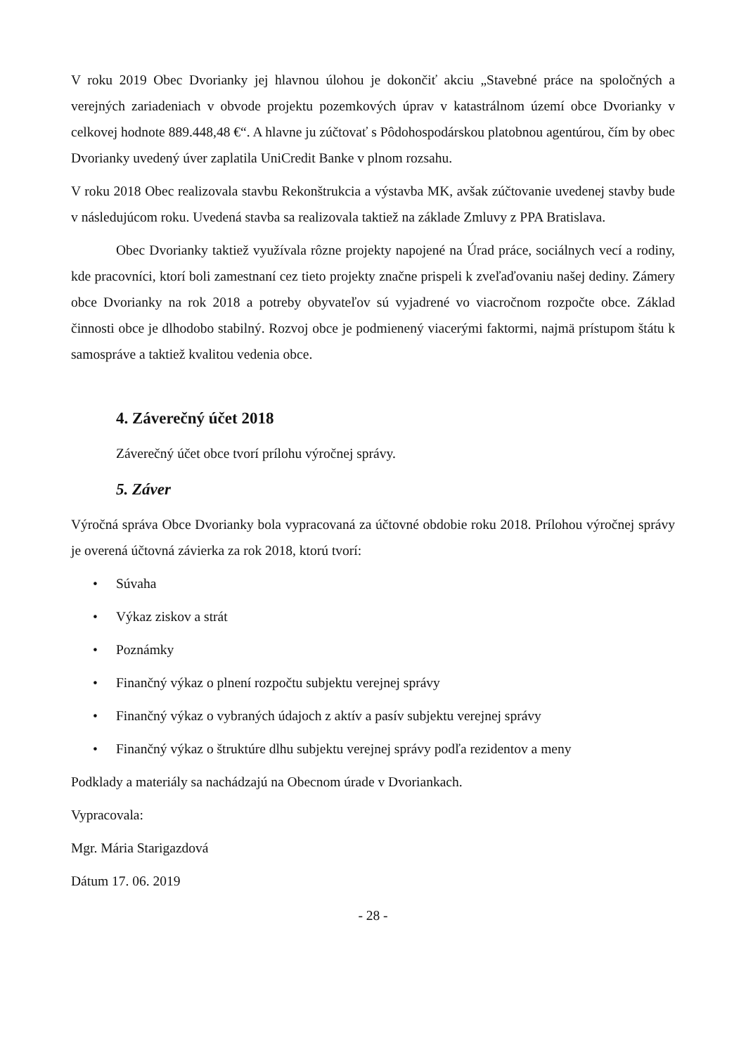V roku 2019 Obec Dvorianky jej hlavnou úlohou je dokončiť akciu „Stavebné práce na spoločných a verejných zariadeniach v obvode projektu pozemkových úprav v katastrálnom území obce Dvorianky v celkovej hodnote 889.448,48 €“. A hlavne ju zúčtovať s Pôdohospodárskou platobnou agentúrou, čím by obec Dvorianky uvedený úver zaplatila UniCredit Banke v plnom rozsahu.
V roku 2018 Obec realizovala stavbu Rekonštrukcia a výstavba MK, avšak zúčtovanie uvedenej stavby bude v následujúcom roku. Uvedená stavba sa realizovala taktiež na základe Zmluvy z PPA Bratislava.
Obec Dvorianky taktiež využívala rôzne projekty napojené na Úrad práce, sociálnych vecí a rodiny, kde pracovníci, ktorí boli zamestnaní cez tieto projekty značne prispeli k zveľaďovaniu našej dediny. Zámery obce Dvorianky na rok 2018 a potreby obyvateľov sú vyjadrené vo viacročnom rozpočte obce. Základ činnosti obce je dlhodobo stabilný. Rozvoj obce je podmienený viacerými faktormi, najmä prístupom štátu k samospráve a taktiež kvalitou vedenia obce.
4. Záverečný účet 2018
Záverečný účet obce tvorí prílohu výročnej správy.
5. Záver
Výročná správa Obce Dvorianky bola vypracovaná za účtovné obdobie roku 2018. Prílohou výročnej správy je overená účtovná závierka za rok 2018, ktorú tvorí:
• Súvaha
• Výkaz ziskov a strát
• Poznámky
• Finančný výkaz o plnení rozpočtu subjektu verejnej správy
• Finančný výkaz o vybraných údajoch z aktív a pasív subjektu verejnej správy
• Finančný výkaz o štruktúre dlhu subjektu verejnej správy podľa rezidentov a meny
Podklady a materiály sa nachádzajú na Obecnom úrade v Dvoriankach.
Vypracovala:
Mgr. Mária Starigazdová
Dátum 17. 06. 2019
- 28 -